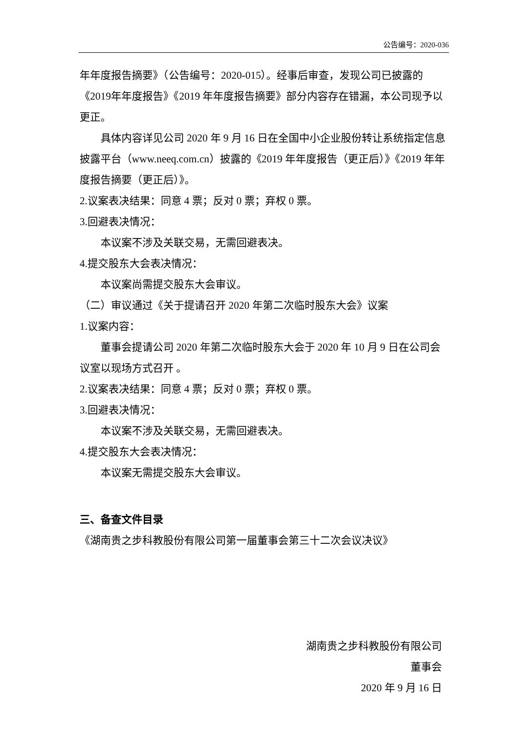公告编号：2020-036
年年度报告摘要》（公告编号：2020-015）。经事后审查，发现公司已披露的《2019年年度报告》《2019 年年度报告摘要》部分内容存在错漏，本公司现予以更正。
具体内容详见公司 2020 年 9 月 16 日在全国中小企业股份转让系统指定信息披露平台（www.neeq.com.cn）披露的《2019 年年度报告（更正后）》《2019 年年度报告摘要（更正后）》。
2.议案表决结果：同意 4 票；反对 0 票；弃权 0 票。
3.回避表决情况：
本议案不涉及关联交易，无需回避表决。
4.提交股东大会表决情况：
本议案尚需提交股东大会审议。
（二）审议通过《关于提请召开 2020 年第二次临时股东大会》议案
1.议案内容：
董事会提请公司 2020 年第二次临时股东大会于 2020 年 10 月 9 日在公司会议室以现场方式召开 。
2.议案表决结果：同意 4 票；反对 0 票；弃权 0 票。
3.回避表决情况：
本议案不涉及关联交易，无需回避表决。
4.提交股东大会表决情况：
本议案无需提交股东大会审议。
三、备查文件目录
《湖南贵之步科教股份有限公司第一届董事会第三十二次会议决议》
湖南贵之步科教股份有限公司
董事会
2020 年 9 月 16 日